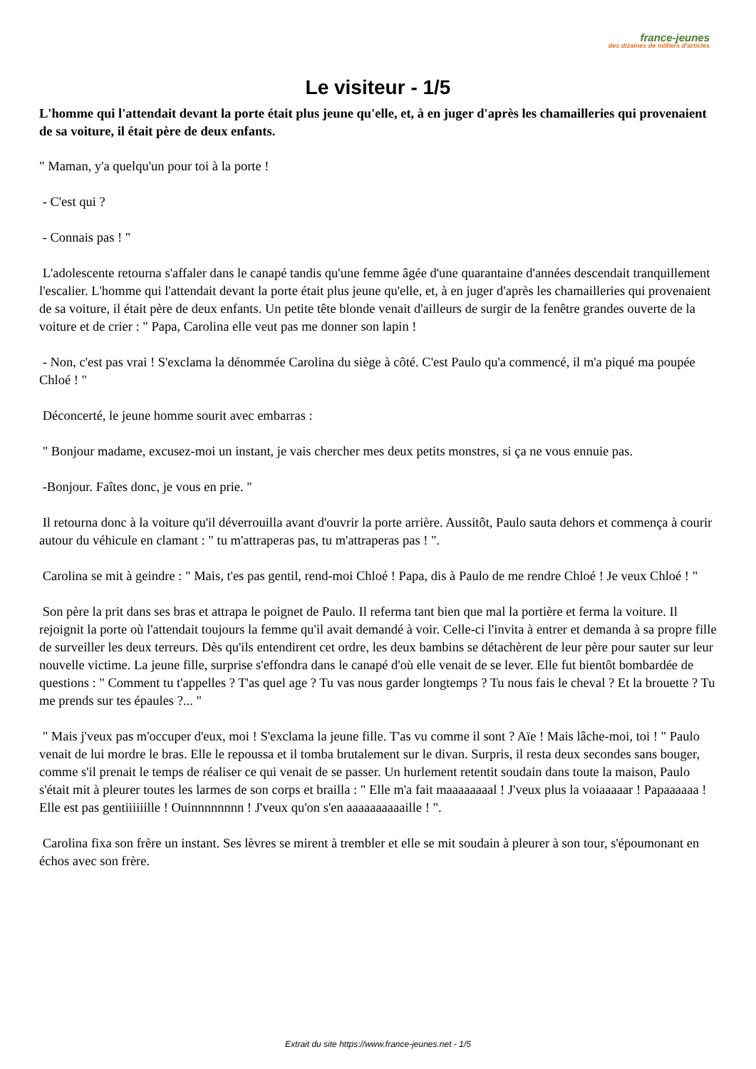france-jeunes
des dizaines de milliers d'articles
Le visiteur - 1/5
L'homme qui l'attendait devant la porte était plus jeune qu'elle, et, à en juger d'après les chamailleries qui provenaient de sa voiture, il était père de deux enfants.
" Maman, y'a quelqu'un pour toi à la porte !
- C'est qui ?
- Connais pas ! "
L'adolescente retourna s'affaler dans le canapé tandis qu'une femme âgée d'une quarantaine d'années descendait tranquillement l'escalier. L'homme qui l'attendait devant la porte était plus jeune qu'elle, et, à en juger d'après les chamailleries qui provenaient de sa voiture, il était père de deux enfants. Un petite tête blonde venait d'ailleurs de surgir de la fenêtre grandes ouverte de la voiture et de crier : " Papa, Carolina elle veut pas me donner son lapin !
- Non, c'est pas vrai ! S'exclama la dénommée Carolina du siège à côté. C'est Paulo qu'a commencé, il m'a piqué ma poupée Chloé ! "
Déconcerté, le jeune homme sourit avec embarras :
" Bonjour madame, excusez-moi un instant, je vais chercher mes deux petits monstres, si ça ne vous ennuie pas.
-Bonjour. Faîtes donc, je vous en prie. "
Il retourna donc à la voiture qu'il déverrouilla avant d'ouvrir la porte arrière. Aussitôt, Paulo sauta dehors et commença à courir autour du véhicule en clamant : " tu m'attraperas pas, tu m'attraperas pas ! ".
Carolina se mit à geindre : " Mais, t'es pas gentil, rend-moi Chloé ! Papa, dis à Paulo de me rendre Chloé ! Je veux Chloé ! "
Son père la prit dans ses bras et attrapa le poignet de Paulo. Il referma tant bien que mal la portière et ferma la voiture. Il rejoignit la porte où l'attendait toujours la femme qu'il avait demandé à voir. Celle-ci l'invita à entrer et demanda à sa propre fille de surveiller les deux terreurs. Dès qu'ils entendirent cet ordre, les deux bambins se détachèrent de leur père pour sauter sur leur nouvelle victime. La jeune fille, surprise s'effondra dans le canapé d'où elle venait de se lever. Elle fut bientôt bombardée de questions : " Comment tu t'appelles ? T'as quel age ? Tu vas nous garder longtemps ? Tu nous fais le cheval ? Et la brouette ? Tu me prends sur tes épaules ?... "
" Mais j'veux pas m'occuper d'eux, moi ! S'exclama la jeune fille. T'as vu comme il sont ? Aïe ! Mais lâche-moi, toi ! " Paulo venait de lui mordre le bras. Elle le repoussa et il tomba brutalement sur le divan. Surpris, il resta deux secondes sans bouger, comme s'il prenait le temps de réaliser ce qui venait de se passer. Un hurlement retentit soudain dans toute la maison, Paulo s'était mit à pleurer toutes les larmes de son corps et brailla : " Elle m'a fait maaaaaaaal ! J'veux plus la voiaaaaar ! Papaaaaaa ! Elle est pas gentiiiiiille ! Ouinnnnnnnn ! J'veux qu'on s'en aaaaaaaaaaille ! ".
Carolina fixa son frère un instant. Ses lèvres se mirent à trembler et elle se mit soudain à pleurer à son tour, s'époumonant en échos avec son frère.
Extrait du site https://www.france-jeunes.net - 1/5